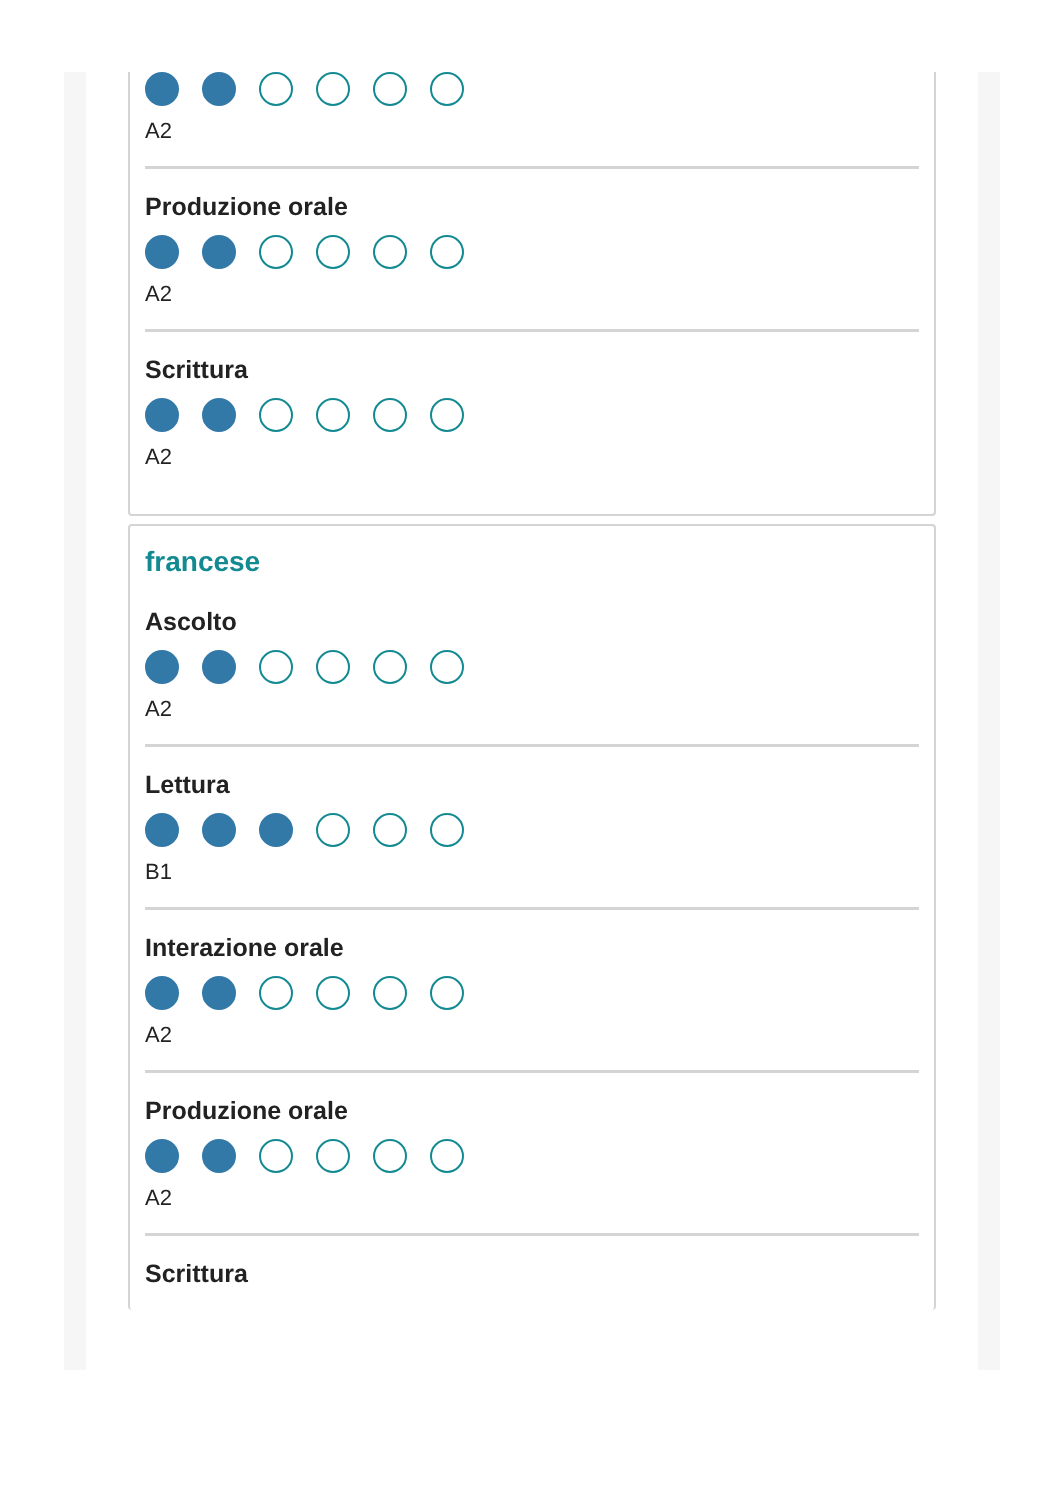A2
Produzione orale
A2
Scrittura
A2
francese
Ascolto
A2
Lettura
B1
Interazione orale
A2
Produzione orale
A2
Scrittura